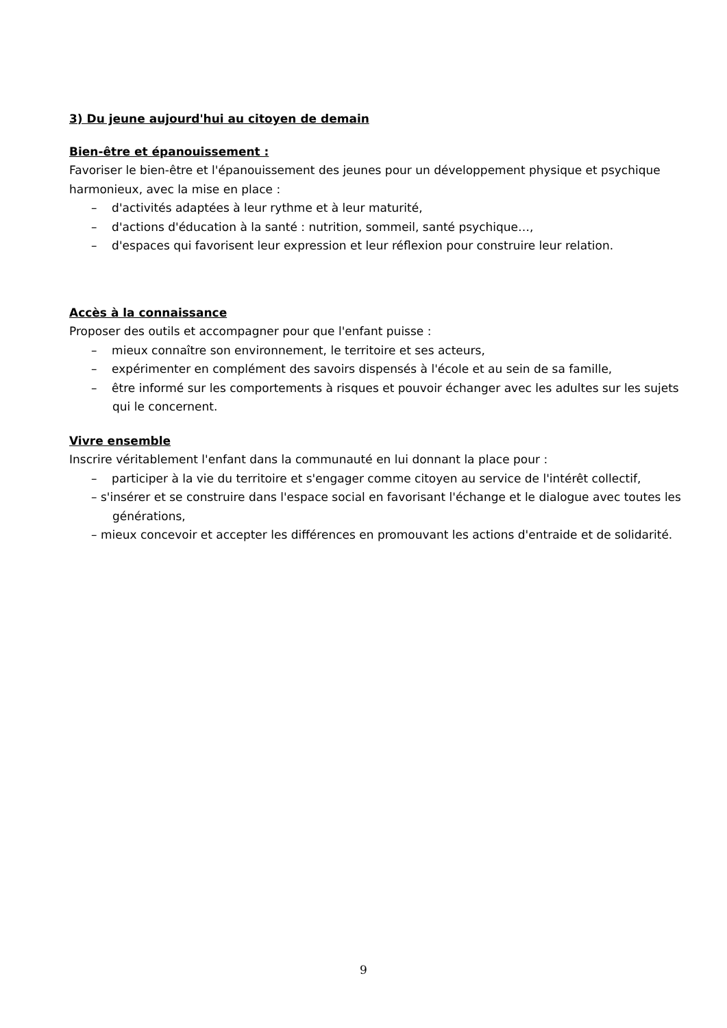3) Du jeune aujourd'hui au citoyen de demain
Bien-être et épanouissement :
Favoriser le bien-être et l'épanouissement des jeunes pour un développement physique et psychique harmonieux, avec la mise en place :
– d'activités adaptées à leur rythme et à leur maturité,
– d'actions d'éducation à la santé : nutrition, sommeil, santé psychique…,
– d'espaces qui favorisent leur expression et leur réflexion pour construire leur relation.
Accès à la connaissance
Proposer des outils et accompagner pour que l'enfant puisse :
– mieux connaître son environnement, le territoire et ses acteurs,
– expérimenter en complément des savoirs dispensés à l'école et au sein de sa famille,
– être informé sur les comportements à risques et pouvoir échanger avec les adultes sur les sujets qui le concernent.
Vivre ensemble
Inscrire véritablement l'enfant dans la communauté en lui donnant la place pour :
– participer à la vie du territoire et s'engager comme citoyen au service de l'intérêt collectif,
– s'insérer et se construire dans l'espace social en favorisant l'échange et le dialogue avec toutes les générations,
– mieux concevoir et accepter les différences en promouvant les actions d'entraide et de solidarité.
9